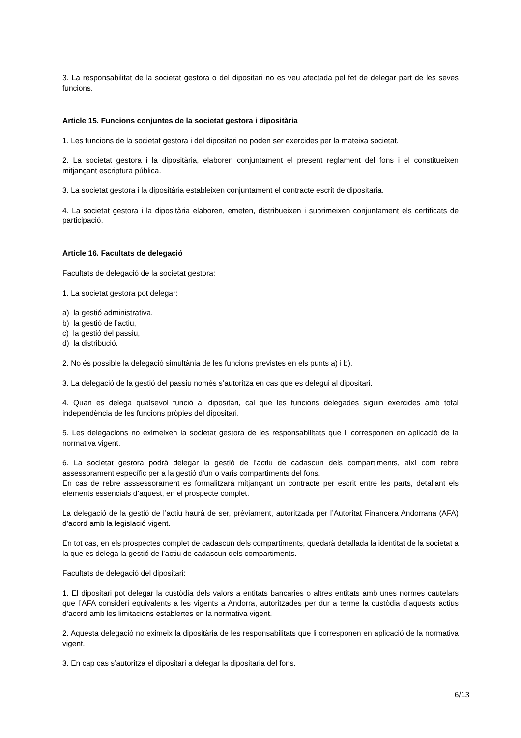3. La responsabilitat de la societat gestora o del dipositari no es veu afectada pel fet de delegar part de les seves funcions.
Article 15. Funcions conjuntes de la societat gestora i dipositària
1. Les funcions de la societat gestora i del dipositari no poden ser exercides per la mateixa societat.
2. La societat gestora i la dipositària, elaboren conjuntament el present reglament del fons i el constitueixen mitjançant escriptura pública.
3. La societat gestora i la dipositària estableixen conjuntament el contracte escrit de dipositaria.
4. La societat gestora i la dipositària elaboren, emeten, distribueixen i suprimeixen conjuntament els certificats de participació.
Article 16. Facultats de delegació
Facultats de delegació de la societat gestora:
1. La societat gestora pot delegar:
a) la gestió administrativa,
b) la gestió de l’actiu,
c) la gestió del passiu,
d) la distribució.
2. No és possible la delegació simultània de les funcions previstes en els punts a) i b).
3. La delegació de la gestió del passiu només s’autoritza en cas que es delegui al dipositari.
4. Quan es delega qualsevol funció al dipositari, cal que les funcions delegades siguin exercides amb total independència de les funcions pròpies del dipositari.
5. Les delegacions no eximeixen la societat gestora de les responsabilitats que li corresponen en aplicació de la normativa vigent.
6. La societat gestora podrà delegar la gestió de l’actiu de cadascun dels compartiments, així com rebre assessorament específic per a la gestió d’un o varis compartiments del fons.
En cas de rebre asssessorament es formalitzarà mitjançant un contracte per escrit entre les parts, detallant els elements essencials d’aquest, en el prospecte complet.
La delegació de la gestió de l’actiu haurà de ser, prèviament, autoritzada per l’Autoritat Financera Andorrana (AFA) d’acord amb la legislació vigent.
En tot cas, en els prospectes complet de cadascun dels compartiments, quedarà detallada la identitat de la societat a la que es delega la gestió de l’actiu de cadascun dels compartiments.
Facultats de delegació del dipositari:
1. El dipositari pot delegar la custòdia dels valors a entitats bancàries o altres entitats amb unes normes cautelars que l’AFA consideri equivalents a les vigents a Andorra, autoritzades per dur a terme la custòdia d’aquests actius d’acord amb les limitacions establertes en la normativa vigent.
2. Aquesta delegació no eximeix la dipositària de les responsabilitats que li corresponen en aplicació de la normativa vigent.
3. En cap cas s’autoritza el dipositari a delegar la dipositaria del fons.
6/13